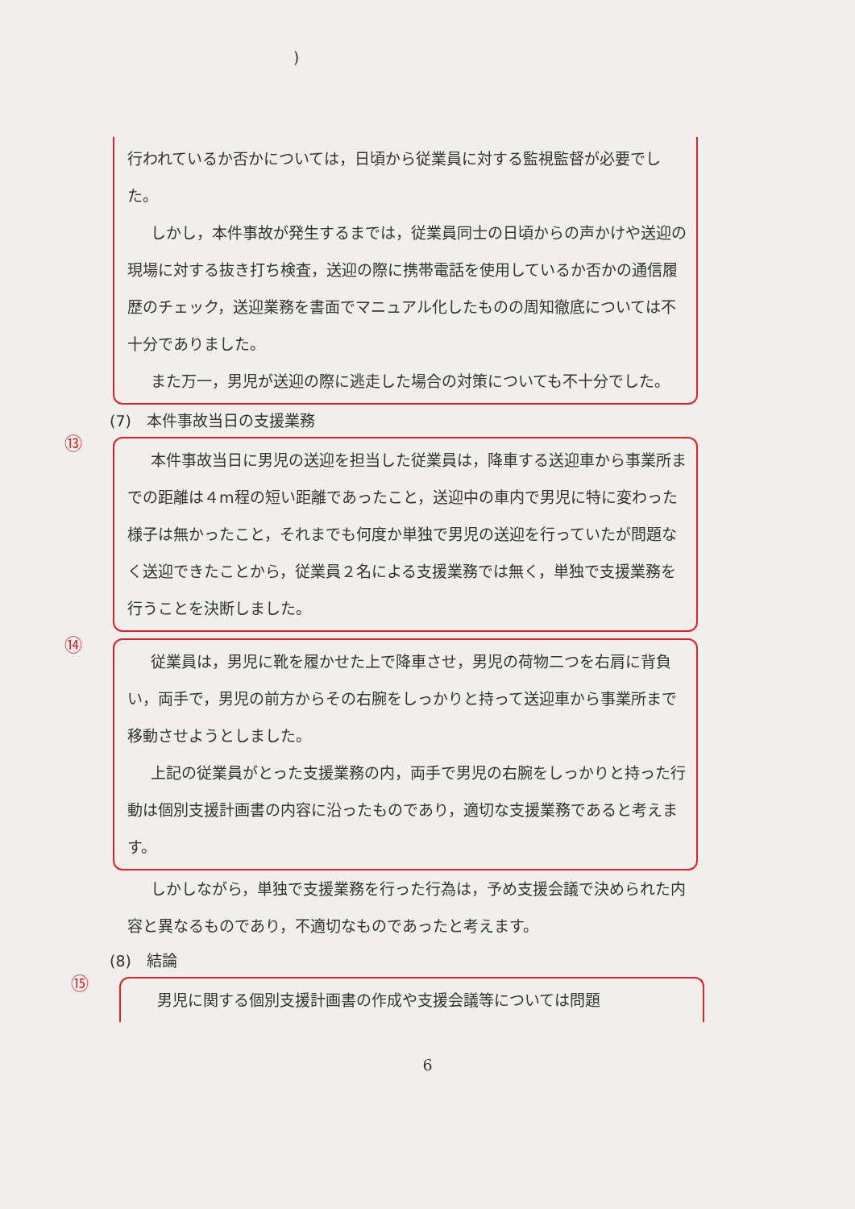)
行われているか否かについては，日頃から従業員に対する監視監督が必要でした。
しかし，本件事故が発生するまでは，従業員同士の日頃からの声かけや送迎の現場に対する抜き打ち検査，送迎の際に携帯電話を使用しているか否かの通信履歴のチェック，送迎業務を書面でマニュアル化したものの周知徹底については不十分でありました。
また万一，男児が送迎の際に逃走した場合の対策についても不十分でした。
(7)　本件事故当日の支援業務
⑬
本件事故当日に男児の送迎を担当した従業員は，降車する送迎車から事業所までの距離は４m程の短い距離であったこと，送迎中の車内で男児に特に変わった様子は無かったこと，それまでも何度か単独で男児の送迎を行っていたが問題なく送迎できたことから，従業員２名による支援業務では無く，単独で支援業務を行うことを決断しました。
⑭
従業員は，男児に靴を履かせた上で降車させ，男児の荷物二つを右肩に背負い，両手で，男児の前方からその右腕をしっかりと持って送迎車から事業所まで移動させようとしました。
上記の従業員がとった支援業務の内，両手で男児の右腕をしっかりと持った行動は個別支援計画書の内容に沿ったものであり，適切な支援業務であると考えます。
しかしながら，単独で支援業務を行った行為は，予め支援会議で決められた内容と異なるものであり，不適切なものであったと考えます。
(8)　結論
⑮
男児に関する個別支援計画書の作成や支援会議等については問題
6